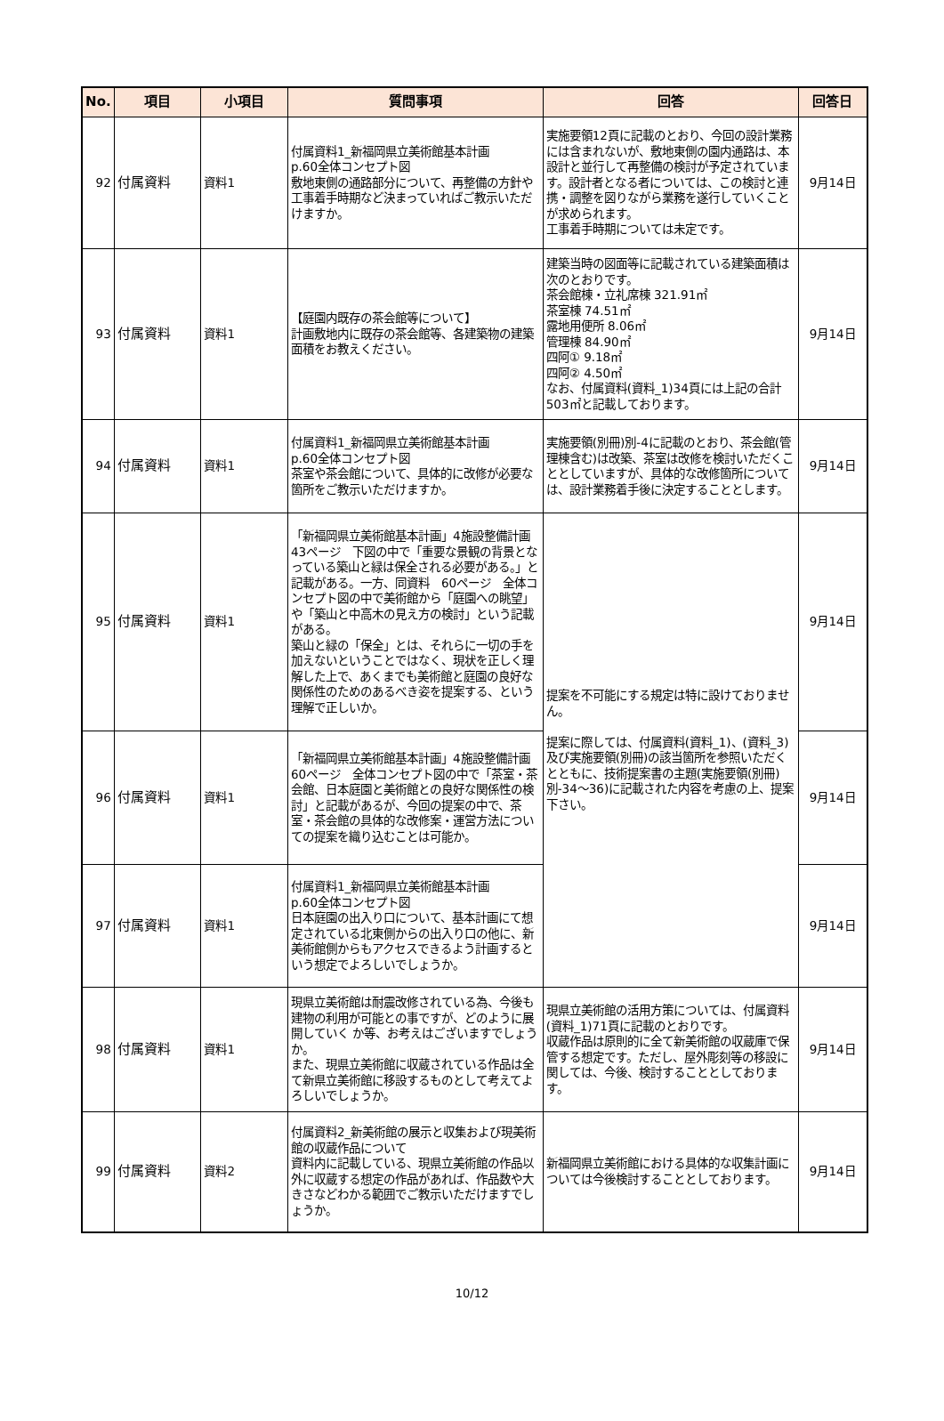| No. | 項目 | 小項目 | 質問事項 | 回答 | 回答日 |
| --- | --- | --- | --- | --- | --- |
| 92 | 付属資料 | 資料1 | 付属資料1_新福岡県立美術館基本計画 p.60全体コンセプト図 敷地東側の通路部分について、再整備の方針や工事着手時期など決まっていればご教示いただけますか。 | 実施要領12頁に記載のとおり、今回の設計業務には含まれないが、敷地東側の園内通路は、本設計と並行して再整備の検討が予定されています。設計者となる者については、この検討と連携・調整を図りながら業務を遂行していくことが求められます。 工事着手時期については未定です。 | 9月14日 |
| 93 | 付属資料 | 資料1 | 【庭園内既存の茶会館等について】 計画敷地内に既存の茶会館等、各建築物の建築面積をお教えください。 | 建築当時の図面等に記載されている建築面積は次のとおりです。 茶会館棟・立礼席棟 321.91㎡ 茶室棟 74.51㎡ 露地用便所 8.06㎡ 管理棟 84.90㎡ 四阿① 9.18㎡ 四阿② 4.50㎡ なお、付属資料(資料_1)34頁には上記の合計503㎡と記載しております。 | 9月14日 |
| 94 | 付属資料 | 資料1 | 付属資料1_新福岡県立美術館基本計画 p.60全体コンセプト図 茶室や茶会館について、具体的に改修が必要な箇所をご教示いただけますか。 | 実施要領(別冊)別-4に記載のとおり、茶会館(管理棟含む)は改築、茶室は改修を検討いただくこととしていますが、具体的な改修箇所については、設計業務着手後に決定することとします。 | 9月14日 |
| 95 | 付属資料 | 資料1 | 「新福岡県立美術館基本計画」4施設整備計画 43ページ 下図の中で「重要な景観の背景となっている築山と緑は保全される必要がある。」と記載がある。一方、同資料 60ページ 全体コンセプト図の中で美術館から「庭園への眺望」や「築山と中高木の見え方の検討」という記載がある。 築山と緑の「保全」とは、それらに一切の手を加えないということではなく、現状を正しく理解した上で、あくまでも美術館と庭園の良好な関係性のためのあるべき姿を提案する、という理解で正しいか。 | 提案を不可能にする規定は特に設けておりません。 提案に際しては、付属資料(資料_1)、(資料_3)及び実施要領(別冊)の該当箇所を参照いただくとともに、技術提案書の主題(実施要領(別冊)別-34～36)に記載された内容を考慮の上、提案下さい。 | 9月14日 |
| 96 | 付属資料 | 資料1 | 「新福岡県立美術館基本計画」4施設整備計画 60ページ 全体コンセプト図の中で「茶室・茶会館、日本庭園と美術館との良好な関係性の検討」と記載があるが、今回の提案の中で、茶室・茶会館の具体的な改修案・運営方法についての提案を織り込むことは可能か。 | | 9月14日 |
| 97 | 付属資料 | 資料1 | 付属資料1_新福岡県立美術館基本計画 p.60全体コンセプト図 日本庭園の出入り口について、基本計画にて想定されている北東側からの出入り口の他に、新美術館側からもアクセスできるよう計画するという想定でよろしいでしょうか。 | | 9月14日 |
| 98 | 付属資料 | 資料1 | 現県立美術館は耐震改修されている為、今後も建物の利用が可能との事ですが、どのように展開していく か等、お考えはございますでしょうか。 また、現県立美術館に収蔵されている作品は全て新県立美術館に移設するものとして考えてよろしいでしょうか。 | 現県立美術館の活用方策については、付属資料(資料_1)71頁に記載のとおりです。 収蔵作品は原則的に全て新美術館の収蔵庫で保管する想定です。ただし、屋外彫刻等の移設に関しては、今後、検討することとしております。 | 9月14日 |
| 99 | 付属資料 | 資料2 | 付属資料2_新美術館の展示と収集および現美術館の収蔵作品について 資料内に記載している、現県立美術館の作品以外に収蔵する想定の作品があれば、作品数や大きさなどわかる範囲でご教示いただけますでしょうか。 | 新福岡県立美術館における具体的な収集計画については今後検討することとしております。 | 9月14日 |
10/12